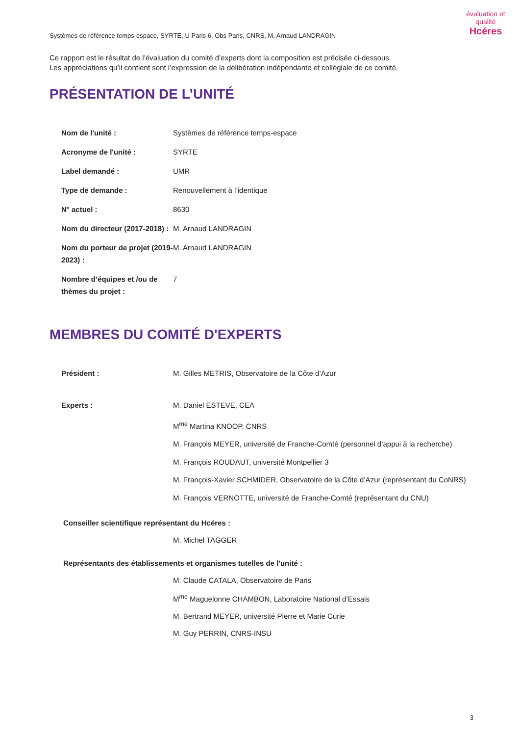évaluation et qualité
Hcéres
Systèmes de référence temps-espace, SYRTE, U Paris 6, Obs Paris, CNRS, M. Arnaud LANDRAGIN
Ce rapport est le résultat de l’évaluation du comité d’experts dont la composition est précisée ci-dessous.
Les appréciations qu’il contient sont l’expression de la délibération indépendante et collégiale de ce comité.
PRÉSENTATION DE L’UNITÉ
Nom de l'unité : Systèmes de référence temps-espace
Acronyme de l'unité : SYRTE
Label demandé : UMR
Type de demande : Renouvellement à l’identique
N° actuel : 8630
Nom du directeur (2017-2018) :
M. Arnaud LANDRAGIN
Nom du porteur de projet (2019-2023) :
M. Arnaud LANDRAGIN
Nombre d’équipes et /ou de thèmes du projet :
7
MEMBRES DU COMITÉ D'EXPERTS
Président : M. Gilles METRIS, Observatoire de la Côte d’Azur
Experts : M. Daniel ESTEVE, CEA
M<sup>me</sup> Martina KNOOP, CNRS
M. François MEYER, université de Franche-Comté (personnel d’appui à la recherche)
M. François ROUDAUT, université Montpellier 3
M. François-Xavier SCHMIDER, Observatoire de la Côte d’Azur (représentant du CoNRS)
M. François VERNOTTE, université de Franche-Comté (représentant du CNU)
Conseiller scientifique représentant du Hcéres :
M. Michel TAGGER
Représentants des établissements et organismes tutelles de l'unité :
M. Claude CATALA, Observatoire de Paris
M<sup>me</sup> Maguelonne CHAMBON, Laboratoire National d’Essais
M. Bertrand MEYER, université Pierre et Marie Curie
M. Guy PERRIN, CNRS-INSU
3